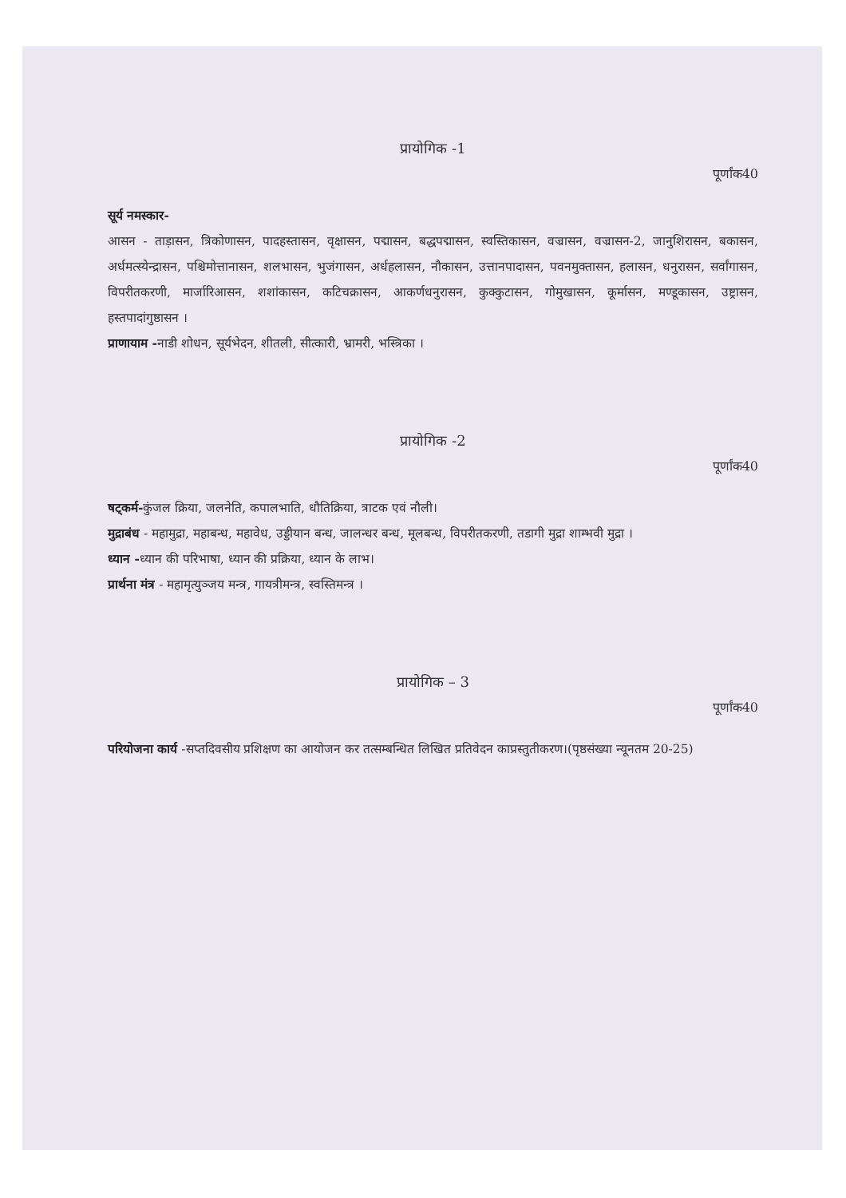प्रायोगिक -1
पूर्णांक40
सूर्य नमस्कार-
आसन - ताड़ासन, त्रिकोणासन, पादहस्तासन, वृक्षासन, पद्मासन, बद्धपद्मासन, स्वस्तिकासन, वज्रासन, वज्रासन-2, जानुशिरासन, बकासन, अर्धमत्स्येन्द्रासन, पश्चिमोत्तानासन, शलभासन, भुजंगासन, अर्धहलासन, नौकासन, उत्तानपादासन, पवनमुक्तासन, हलासन, धनुरासन, सर्वांगासन, विपरीतकरणी, मार्जारिआसन, शशांकासन, कटिचक्रासन, आकर्णधनुरासन, कुक्कुटासन, गोमुखासन, कूर्मासन, मण्डूकासन, उष्ट्रासन, हस्तपादांगुष्ठासन ।
प्राणायाम -नाडी शोधन, सूर्यभेदन, शीतली, सीत्कारी, भ्रामरी, भस्त्रिका ।
प्रायोगिक -2
पूर्णांक40
षट्कर्म-कुंजल क्रिया, जलनेति, कपालभाति, धौतिक्रिया, त्राटक एवं नौली।
मुद्राबंध - महामुद्रा, महाबन्ध, महावेध, उड्डीयान बन्ध, जालन्धर बन्ध, मूलबन्ध, विपरीतकरणी, तडागी मुद्रा शाम्भवी मुद्रा ।
ध्यान -ध्यान की परिभाषा, ध्यान की प्रक्रिया, ध्यान के लाभ।
प्रार्थना मंत्र - महामृत्युञ्जय मन्त्र, गायत्रीमन्त्र, स्वस्तिमन्त्र ।
प्रायोगिक – 3
पूर्णांक40
परियोजना कार्य -सप्तदिवसीय प्रशिक्षण का आयोजन कर तत्सम्बन्धित लिखित प्रतिवेदन काप्रस्तुतीकरण।(पृष्ठसंख्या न्यूनतम 20-25)